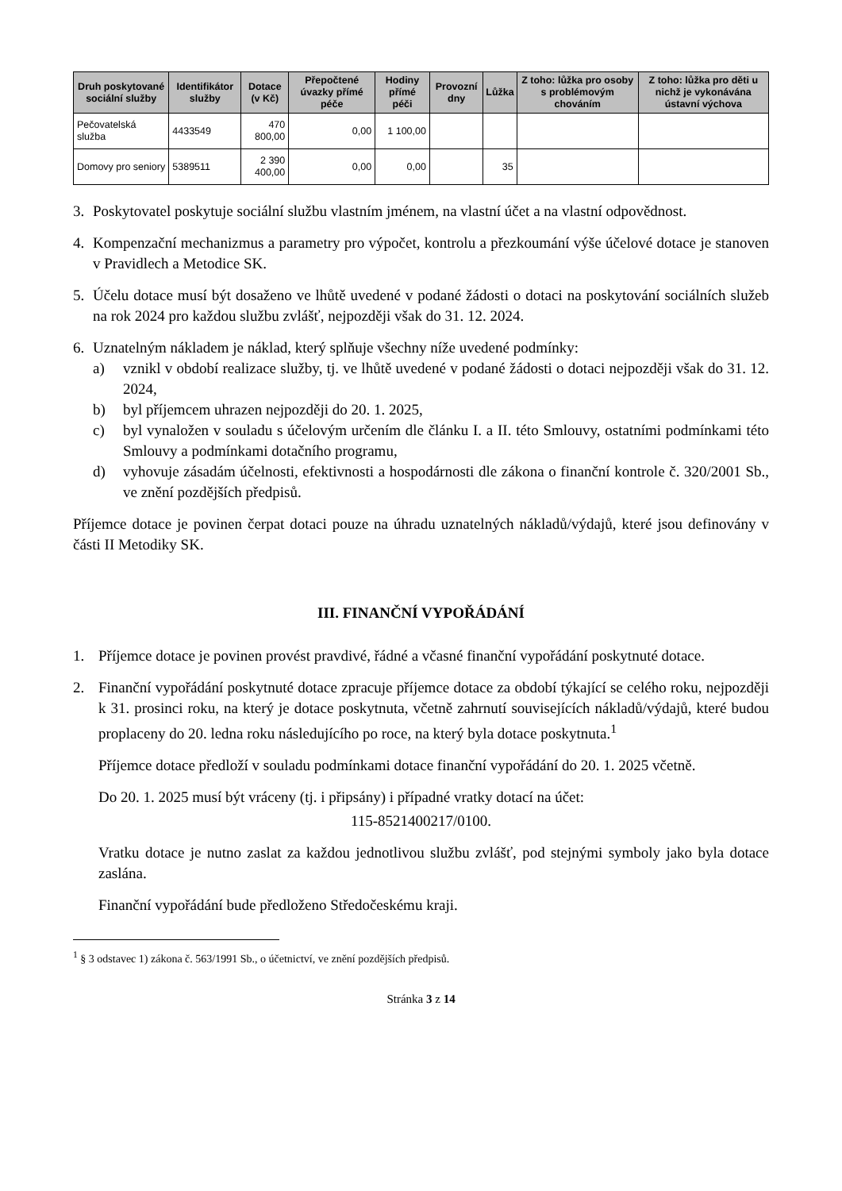| Druh poskytované sociální služby | Identifikátor služby | Dotace (v Kč) | Přepočtené úvazky přímé péče | Hodiny přímé péči | Provozní dny | Lůžka | Z toho: lůžka pro osoby s problémovým chováním | Z toho: lůžka pro děti u nichž je vykonávána ústavní výchova |
| --- | --- | --- | --- | --- | --- | --- | --- | --- |
| Pečovatelská služba | 4433549 | 470 800,00 | 0,00 | 1 100,00 | | | | |
| Domovy pro seniory | 5389511 | 2 390 400,00 | 0,00 | 0,00 | | 35 | | |
3. Poskytovatel poskytuje sociální službu vlastním jménem, na vlastní účet a na vlastní odpovědnost.
4. Kompenzační mechanizmus a parametry pro výpočet, kontrolu a přezkoumání výše účelové dotace je stanoven v Pravidlech a Metodice SK.
5. Účelu dotace musí být dosaženo ve lhůtě uvedené v podané žádosti o dotaci na poskytování sociálních služeb na rok 2024 pro každou službu zvlášť, nejpozději však do 31. 12. 2024.
6. Uznatelným nákladem je náklad, který splňuje všechny níže uvedené podmínky:
a) vznikl v období realizace služby, tj. ve lhůtě uvedené v podané žádosti o dotaci nejpozději však do 31. 12. 2024,
b) byl příjemcem uhrazen nejpozději do 20. 1. 2025,
c) byl vynaložen v souladu s účelovým určením dle článku I. a II. této Smlouvy, ostatními podmínkami této Smlouvy a podmínkami dotačního programu,
d) vyhovuje zásadám účelnosti, efektivnosti a hospodárnosti dle zákona o finanční kontrole č. 320/2001 Sb., ve znění pozdějších předpisů.
Příjemce dotace je povinen čerpat dotaci pouze na úhradu uznatelných nákladů/výdajů, které jsou definovány v části II Metodiky SK.
III. FINANČNÍ VYPOŘÁDÁNÍ
1. Příjemce dotace je povinen provést pravdivé, řádné a včasné finanční vypořádání poskytnuté dotace.
2. Finanční vypořádání poskytnuté dotace zpracuje příjemce dotace za období týkající se celého roku, nejpozději k 31. prosinci roku, na který je dotace poskytnuta, včetně zahrnutí souvisejících nákladů/výdajů, které budou proplaceny do 20. ledna roku následujícího po roce, na který byla dotace poskytnuta.<sup>1</sup>
Příjemce dotace předloží v souladu podmínkami dotace finanční vypořádání do 20. 1. 2025 včetně.
Do 20. 1. 2025 musí být vráceny (tj. i připsány) i případné vratky dotací na účet:
115-8521400217/0100.
Vratku dotace je nutno zaslat za každou jednotlivou službu zvlášť, pod stejnými symboly jako byla dotace zaslána.
Finanční vypořádání bude předloženo Středočeskému kraji.
<sup>1</sup> § 3 odstavec 1) zákona č. 563/1991 Sb., o účetnictví, ve znění pozdějších předpisů.
Stránka 3 z 14